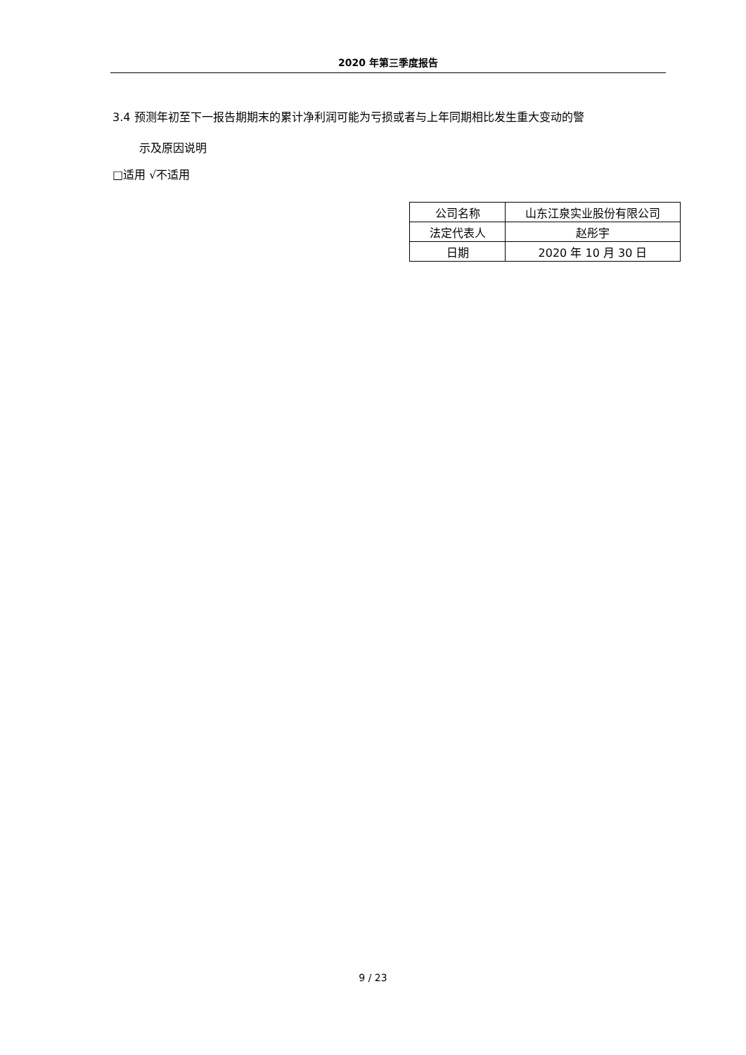2020 年第三季度报告
3.4 预测年初至下一报告期期末的累计净利润可能为亏损或者与上年同期相比发生重大变动的警
示及原因说明
□适用 √不适用
| 公司名称 | 山东江泉实业股份有限公司 |
| 法定代表人 | 赵彤宇 |
| 日期 | 2020 年 10 月 30 日 |
9 / 23